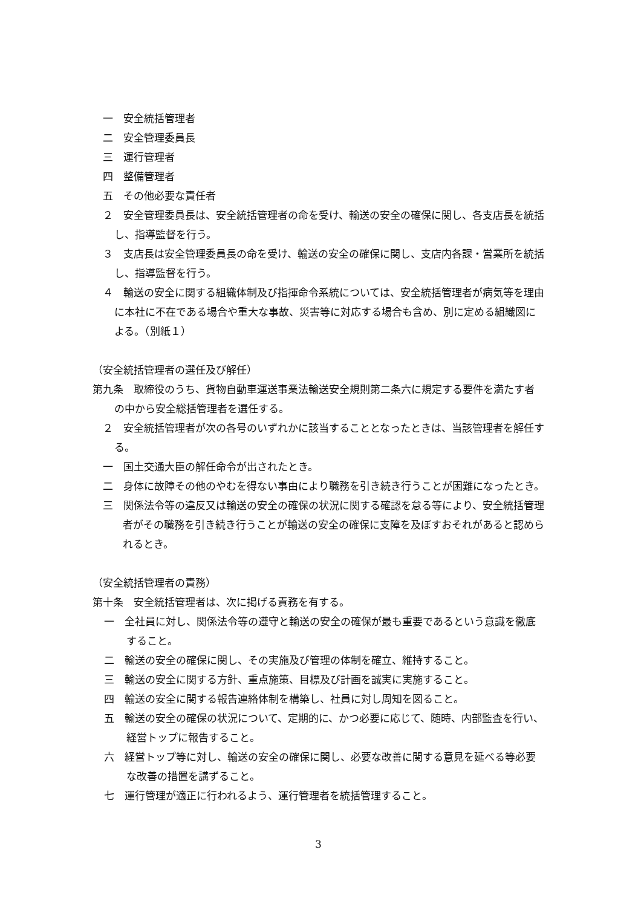一　安全統括管理者
二　安全管理委員長
三　運行管理者
四　整備管理者
五　その他必要な責任者
２　安全管理委員長は、安全統括管理者の命を受け、輸送の安全の確保に関し、各支店長を統括し、指導監督を行う。
３　支店長は安全管理委員長の命を受け、輸送の安全の確保に関し、支店内各課・営業所を統括し、指導監督を行う。
４　輸送の安全に関する組織体制及び指揮命令系統については、安全統括管理者が病気等を理由に本社に不在である場合や重大な事故、災害等に対応する場合も含め、別に定める組織図による。（別紙１）
（安全統括管理者の選任及び解任）
第九条　取締役のうち、貨物自動車運送事業法輸送安全規則第二条六に規定する要件を満たす者の中から安全総括管理者を選任する。
２　安全統括管理者が次の各号のいずれかに該当することとなったときは、当該管理者を解任する。
一　国土交通大臣の解任命令が出されたとき。
二　身体に故障その他のやむを得ない事由により職務を引き続き行うことが困難になったとき。
三　関係法令等の違反又は輸送の安全の確保の状況に関する確認を怠る等により、安全統括管理者がその職務を引き続き行うことが輸送の安全の確保に支障を及ぼすおそれがあると認められるとき。
（安全統括管理者の責務）
第十条　安全統括管理者は、次に掲げる責務を有する。
一　全社員に対し、関係法令等の遵守と輸送の安全の確保が最も重要であるという意識を徹底すること。
二　輸送の安全の確保に関し、その実施及び管理の体制を確立、維持すること。
三　輸送の安全に関する方針、重点施策、目標及び計画を誠実に実施すること。
四　輸送の安全に関する報告連絡体制を構築し、社員に対し周知を図ること。
五　輸送の安全の確保の状況について、定期的に、かつ必要に応じて、随時、内部監査を行い、経営トップに報告すること。
六　経営トップ等に対し、輸送の安全の確保に関し、必要な改善に関する意見を延べる等必要な改善の措置を講ずること。
七　運行管理が適正に行われるよう、運行管理者を統括管理すること。
3